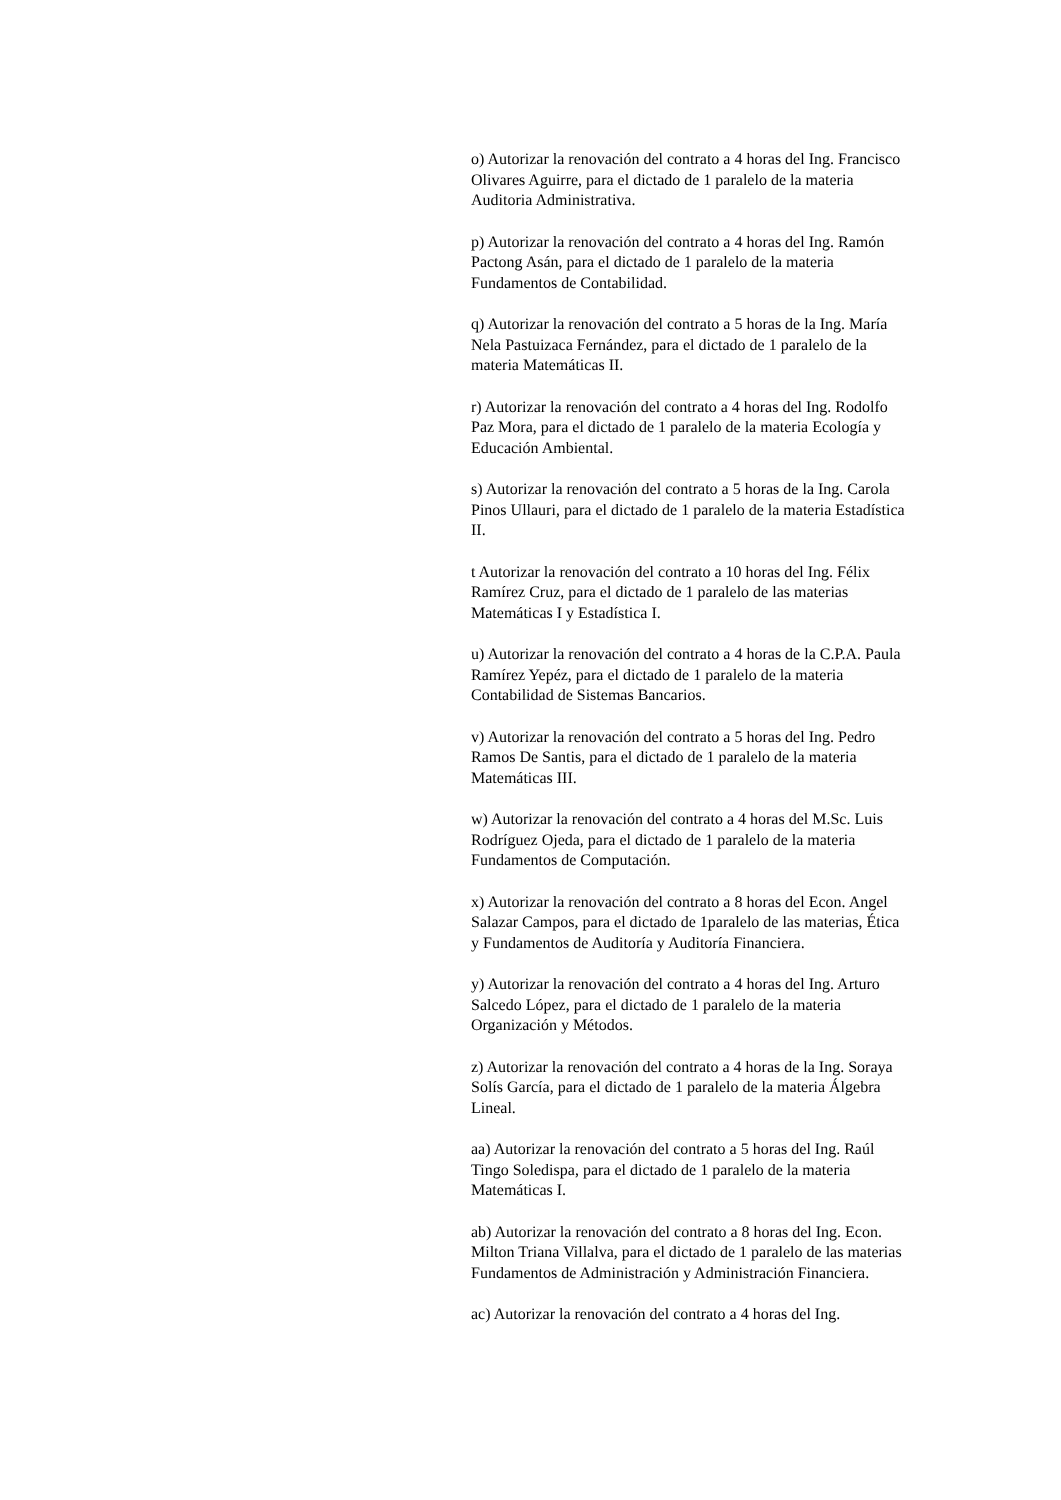o) Autorizar la renovación del contrato a 4 horas del Ing. Francisco Olivares Aguirre, para el dictado de 1 paralelo de la materia Auditoria Administrativa.
p) Autorizar la renovación del contrato a 4 horas del Ing. Ramón Pactong Asán, para el dictado de 1 paralelo de la materia Fundamentos de Contabilidad.
q) Autorizar la renovación del contrato a 5 horas de la Ing. María Nela Pastuizaca Fernández, para el dictado de 1 paralelo de la materia Matemáticas II.
r) Autorizar la renovación del contrato a 4 horas del Ing. Rodolfo Paz Mora, para el dictado de 1 paralelo de la materia Ecología y Educación Ambiental.
s) Autorizar la renovación del contrato a 5 horas de la Ing. Carola Pinos Ullauri, para el dictado de 1 paralelo de la materia Estadística II.
t Autorizar la renovación del contrato a 10 horas del Ing. Félix Ramírez Cruz, para el dictado de 1 paralelo de las materias Matemáticas I y Estadística I.
u) Autorizar la renovación del contrato a 4 horas de la C.P.A. Paula Ramírez Yepéz, para el dictado de 1 paralelo de la materia Contabilidad de Sistemas Bancarios.
v) Autorizar la renovación del contrato a 5 horas del Ing. Pedro Ramos De Santis, para el dictado de 1 paralelo de la materia Matemáticas III.
w) Autorizar la renovación del contrato a 4 horas del M.Sc. Luis Rodríguez Ojeda, para el dictado de 1 paralelo de la materia Fundamentos de Computación.
x) Autorizar la renovación del contrato a 8 horas del Econ. Angel Salazar Campos, para el dictado de 1paralelo de las materias, Ética y Fundamentos de Auditoría y Auditoría Financiera.
y) Autorizar la renovación del contrato a 4 horas del Ing. Arturo Salcedo López, para el dictado de 1 paralelo de la materia Organización y Métodos.
z) Autorizar la renovación del contrato a 4 horas de la Ing. Soraya Solís García, para el dictado de 1 paralelo de la materia Álgebra Lineal.
aa) Autorizar la renovación del contrato a 5 horas del Ing. Raúl Tingo Soledispa, para el dictado de 1 paralelo de la materia Matemáticas I.
ab) Autorizar la renovación del contrato a 8 horas del Ing. Econ. Milton Triana Villalva, para el dictado de 1 paralelo de las materias Fundamentos de Administración y Administración Financiera.
ac) Autorizar la renovación del contrato a 4 horas del Ing.